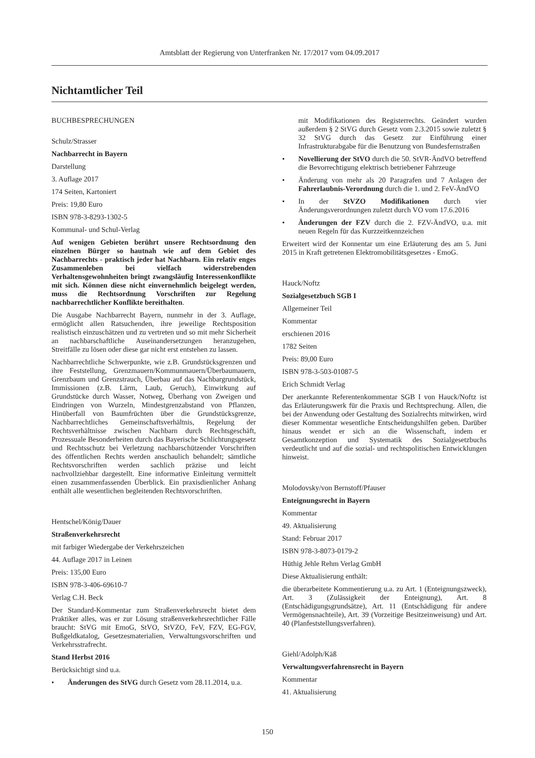Amtsblatt der Regierung von Unterfranken Nr. 17/2017 vom 04.09.2017
Nichtamtlicher Teil
BUCHBESPRECHUNGEN
Schulz/Strasser
Nachbarrecht in Bayern
Darstellung
3. Auflage 2017
174 Seiten, Kartoniert
Preis: 19,80 Euro
ISBN 978-3-8293-1302-5
Kommunal- und Schul-Verlag
Auf wenigen Gebieten berührt unsere Rechtsordnung den einzelnen Bürger so hautnah wie auf dem Gebiet des Nachbarrechts - praktisch jeder hat Nachbarn. Ein relativ enges Zusammenleben bei vielfach widerstrebenden Verhaltensgewohnheiten bringt zwangsläufig Interessenkonflikte mit sich. Können diese nicht einvernehmlich beigelegt werden, muss die Rechtsordnung Vorschriften zur Regelung nachbarrechtlicher Konflikte bereithalten.
Die Ausgabe Nachbarrecht Bayern, nunmehr in der 3. Auflage, ermöglicht allen Ratsuchenden, ihre jeweilige Rechtsposition realistisch einzuschätzen und zu vertreten und so mit mehr Sicherheit an nachbarschaftliche Auseinandersetzungen heranzugehen, Streitfälle zu lösen oder diese gar nicht erst entstehen zu lassen.
Nachbarrechtliche Schwerpunkte, wie z.B. Grundstücksgrenzen und ihre Feststellung, Grenzmauern/Kommunmauern/Überbaumauern, Grenzbaum und Grenzstrauch, Überbau auf das Nachbargrundstück, Immissionen (z.B. Lärm, Laub, Geruch), Einwirkung auf Grundstücke durch Wasser, Notweg, Überhang von Zweigen und Eindringen von Wurzeln, Mindestgrenzabstand von Pflanzen, Hinüberfall von Baumfrüchten über die Grundstücksgrenze, Nachbarrechtliches Gemeinschaftsverhältnis, Regelung der Rechtsverhältnisse zwischen Nachbarn durch Rechtsgeschäft, Prozessuale Besonderheiten durch das Bayerische Schlichtungsgesetz und Rechtsschutz bei Verletzung nachbarschützender Vorschriften des öffentlichen Rechts werden anschaulich behandelt; sämtliche Rechtsvorschriften werden sachlich präzise und leicht nachvollziehbar dargestellt. Eine informative Einleitung vermittelt einen zusammenfassenden Überblick. Ein praxisdienlicher Anhang enthält alle wesentlichen begleitenden Rechtsvorschriften.
Hentschel/König/Dauer
Straßenverkehrsrecht
mit farbiger Wiedergabe der Verkehrszeichen
44. Auflage 2017 in Leinen
Preis: 135,00 Euro
ISBN 978-3-406-69610-7
Verlag C.H. Beck
Der Standard-Kommentar zum Straßenverkehrsrecht bietet dem Praktiker alles, was er zur Lösung straßenverkehrsrechtlicher Fälle braucht: StVG mit EmoG, StVO, StVZO, FeV, FZV, EG-FGV, Bußgeldkatalog, Gesetzesmaterialien, Verwaltungsvorschriften und Verkehrsstrafrecht.
Stand Herbst 2016
Berücksichtigt sind u.a.
• Änderungen des StVG durch Gesetz vom 28.11.2014, u.a.
mit Modifikationen des Registerrechts. Geändert wurden außerdem § 2 StVG durch Gesetz vom 2.3.2015 sowie zuletzt § 32 StVG durch das Gesetz zur Einführung einer Infrastrukturabgabe für die Benutzung von Bundesfernstraßen
• Novellierung der StVO durch die 50. StVR-ÄndVO betreffend die Bevorrechtigung elektrisch betriebener Fahrzeuge
• Änderung von mehr als 20 Paragrafen und 7 Anlagen der Fahrerlaubnis-Verordnung durch die 1. und 2. FeV-ÄndVO
• In der StVZO Modifikationen durch vier Änderungsverordnungen zuletzt durch VO vom 17.6.2016
• Änderungen der FZV durch die 2. FZV-ÄndVO, u.a. mit neuen Regeln für das Kurzzeitkennzeichen
Erweitert wird der Konnentar um eine Erläuterung des am 5. Juni 2015 in Kraft getretenen Elektromobilitätsgesetzes - EmoG.
Hauck/Noftz
Sozialgesetzbuch SGB I
Allgemeiner Teil
Kommentar
erschienen 2016
1782 Seiten
Preis: 89,00 Euro
ISBN 978-3-503-01087-5
Erich Schmidt Verlag
Der anerkannte Referentenkommentar SGB I von Hauck/Noftz ist das Erläuterungswerk für die Praxis und Rechtsprechung. Allen, die bei der Anwendung oder Gestaltung des Sozialrechts mitwirken, wird dieser Kommentar wesentliche Entscheidungshilfen geben. Darüber hinaus wendet er sich an die Wissenschaft, indem er Gesamtkonzeption und Systematik des Sozialgesetzbuchs verdeutlicht und auf die sozial- und rechtspolitischen Entwicklungen hinweist.
Molodovsky/von Bernstoff/Pfauser
Enteignungsrecht in Bayern
Kommentar
49. Aktualisierung
Stand: Februar 2017
ISBN 978-3-8073-0179-2
Hüthig Jehle Rehm Verlag GmbH
Diese Aktualisierung enthält:
die überarbeitete Kommentierung u.a. zu Art. 1 (Enteignungszweck), Art. 3 (Zulässigkeit der Enteignung), Art. 8 (Entschädigungsgrundsätze), Art. 11 (Entschädigung für andere Vermögensnachteile), Art. 39 (Vorzeitige Besitzeinweisung) und Art. 40 (Planfeststellungsverfahren).
Giehl/Adolph/Käß
Verwaltungsverfahrensrecht in Bayern
Kommentar
41. Aktualisierung
150